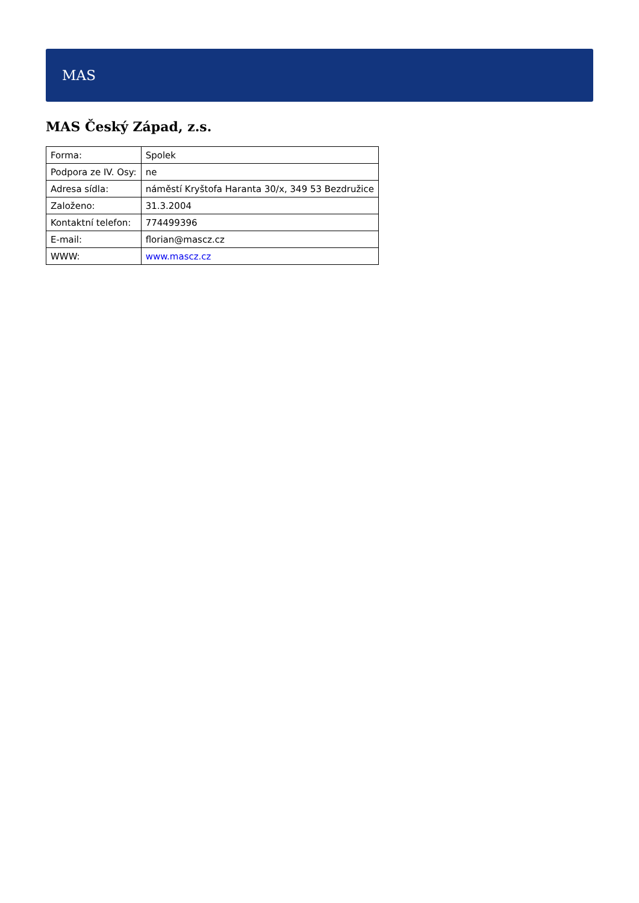MAS
MAS Český Západ, z.s.
| Forma: | Spolek |
| Podpora ze IV. Osy: | ne |
| Adresa sídla: | náměstí Kryštofa Haranta 30/x, 349 53 Bezdružice |
| Založeno: | 31.3.2004 |
| Kontaktní telefon: | 774499396 |
| E-mail: | florian@mascz.cz |
| WWW: | www.mascz.cz |